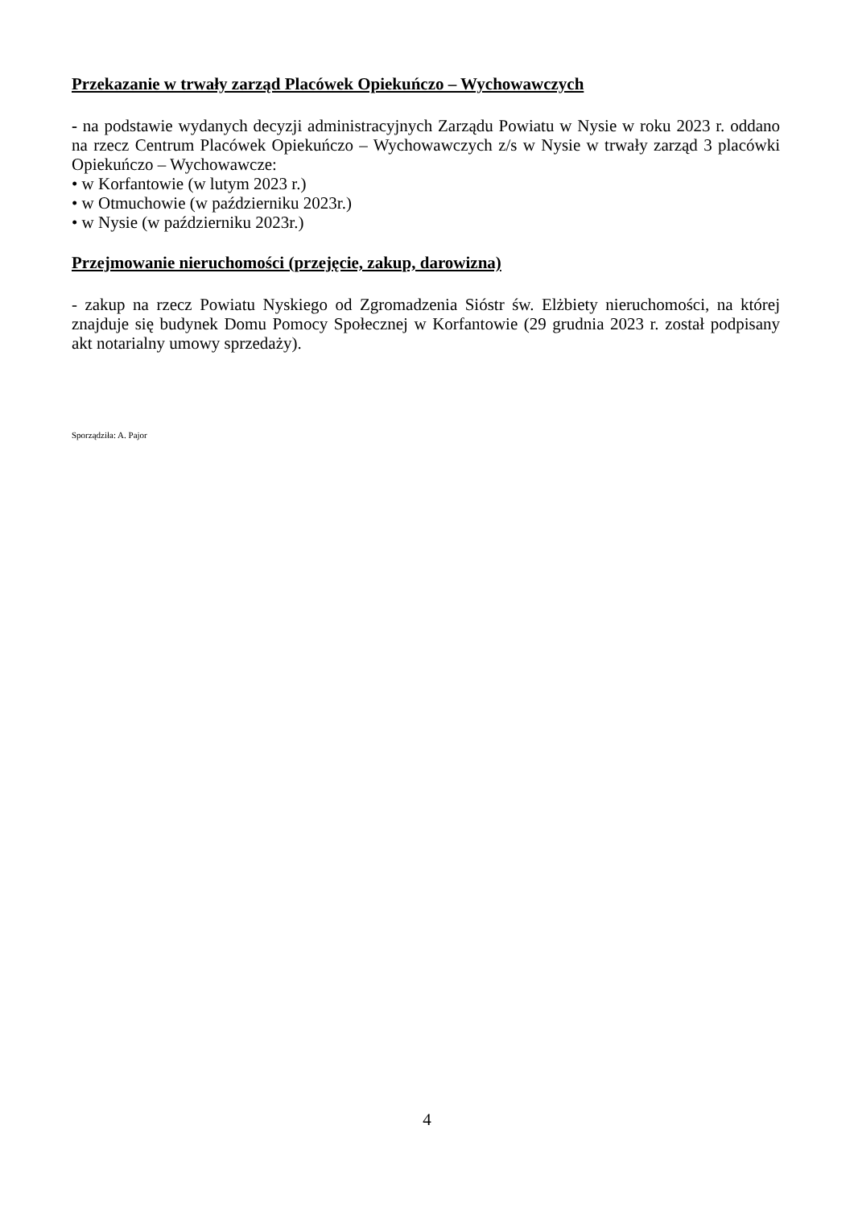Przekazanie w trwały zarząd Placówek Opiekuńczo – Wychowawczych
- na podstawie wydanych decyzji administracyjnych Zarządu Powiatu w Nysie w roku 2023 r. oddano na rzecz Centrum Placówek Opiekuńczo – Wychowawczych z/s w Nysie w trwały zarząd 3 placówki Opiekuńczo – Wychowawcze:
• w Korfantowie (w lutym 2023 r.)
• w Otmuchowie (w październiku 2023r.)
• w Nysie (w październiku 2023r.)
Przejmowanie nieruchomości (przejęcie, zakup, darowizna)
- zakup na rzecz Powiatu Nyskiego od Zgromadzenia Sióstr św. Elżbiety nieruchomości, na której znajduje się budynek Domu Pomocy Społecznej w Korfantowie (29 grudnia 2023 r. został podpisany akt notarialny umowy sprzedaży).
Sporządziła: A. Pajor
4